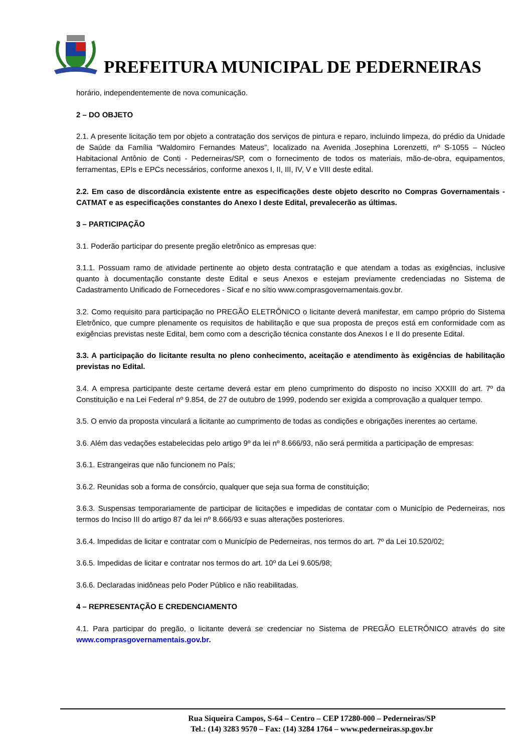PREFEITURA MUNICIPAL DE PEDERNEIRAS
horário, independentemente de nova comunicação.
2 – DO OBJETO
2.1. A presente licitação tem por objeto a contratação dos serviços de pintura e reparo, incluindo limpeza, do prédio da Unidade de Saúde da Família “Waldomiro Fernandes Mateus”, localizado na Avenida Josephina Lorenzetti, nº S-1055 – Núcleo Habitacional Antônio de Conti - Pederneiras/SP, com o fornecimento de todos os materiais, mão-de-obra, equipamentos, ferramentas, EPIs e EPCs necessários, conforme anexos I, II, III, IV, V e VIII deste edital.
2.2. Em caso de discordância existente entre as especificações deste objeto descrito no Compras Governamentais - CATMAT e as especificações constantes do Anexo I deste Edital, prevalecerão as últimas.
3 – PARTICIPAÇÃO
3.1. Poderão participar do presente pregão eletrônico as empresas que:
3.1.1. Possuam ramo de atividade pertinente ao objeto desta contratação e que atendam a todas as exigências, inclusive quanto à documentação constante deste Edital e seus Anexos e estejam previamente credenciadas no Sistema de Cadastramento Unificado de Fornecedores - Sicaf e no sítio www.comprasgovernamentais.gov.br.
3.2. Como requisito para participação no PREGÃO ELETRÔNICO o licitante deverá manifestar, em campo próprio do Sistema Eletrônico, que cumpre plenamente os requisitos de habilitação e que sua proposta de preços está em conformidade com as exigências previstas neste Edital, bem como com a descrição técnica constante dos Anexos I e II do presente Edital.
3.3. A participação do licitante resulta no pleno conhecimento, aceitação e atendimento às exigências de habilitação previstas no Edital.
3.4. A empresa participante deste certame deverá estar em pleno cumprimento do disposto no inciso XXXIII do art. 7º da Constituição e na Lei Federal nº 9.854, de 27 de outubro de 1999, podendo ser exigida a comprovação a qualquer tempo.
3.5. O envio da proposta vinculará a licitante ao cumprimento de todas as condições e obrigações inerentes ao certame.
3.6. Além das vedações estabelecidas pelo artigo 9º da lei nº 8.666/93, não será permitida a participação de empresas:
3.6.1. Estrangeiras que não funcionem no País;
3.6.2. Reunidas sob a forma de consórcio, qualquer que seja sua forma de constituição;
3.6.3. Suspensas temporariamente de participar de licitações e impedidas de contatar com o Município de Pederneiras, nos termos do Inciso III do artigo 87 da lei nº 8.666/93 e suas alterações posteriores.
3.6.4. Impedidas de licitar e contratar com o Município de Pederneiras, nos termos do art. 7º da Lei 10.520/02;
3.6.5. Impedidas de licitar e contratar nos termos do art. 10º da Lei 9.605/98;
3.6.6. Declaradas inidôneas pelo Poder Público e não reabilitadas.
4 – REPRESENTAÇÃO E CREDENCIAMENTO
4.1. Para participar do pregão, o licitante deverá se credenciar no Sistema de PREGÃO ELETRÔNICO através do site www.comprasgovernamentais.gov.br.
Rua Siqueira Campos, S-64 – Centro – CEP 17280-000 – Pederneiras/SP
Tel.: (14) 3283 9570 – Fax: (14) 3284 1764 – www.pederneiras.sp.gov.br